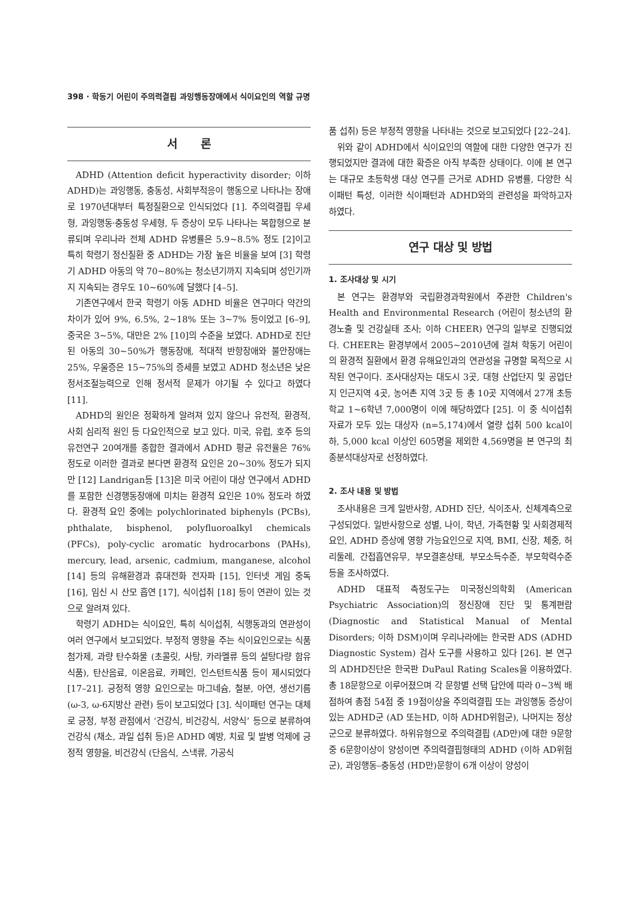398 · 학동기 어린이 주의력결핍 과잉행동장애에서 식이요인의 역할 규명
서 론
ADHD (Attention deficit hyperactivity disorder; 이하 ADHD)는 과잉행동, 충동성, 사회부적응이 행동으로 나타나는 장애로 1970년대부터 특정질환으로 인식되었다 [1]. 주의력결핍 우세형, 과잉행동·충동성 우세형, 두 증상이 모두 나타나는 복합형으로 분류되며 우리나라 전체 ADHD 유병률은 5.9~8.5% 정도 [2]이고 특히 학령기 정신질환 중 ADHD는 가장 높은 비율을 보여 [3] 학령기 ADHD 아동의 약 70~80%는 청소년기까지 지속되며 성인기까지 지속되는 경우도 10~60%에 달했다 [4–5].
기존연구에서 한국 학령기 아동 ADHD 비율은 연구마다 약간의 차이가 있어 9%, 6.5%, 2~18% 또는 3~7% 등이었고 [6–9], 중국은 3~5%, 대만은 2% [10]의 수준을 보였다. ADHD로 진단된 아동의 30~50%가 행동장애, 적대적 반항장애와 불안장애는 25%, 우울증은 15~75%의 증세를 보였고 ADHD 청소년은 낮은 정서조절능력으로 인해 정서적 문제가 야기될 수 있다고 하였다 [11].
ADHD의 원인은 정확하게 알려져 있지 않으나 유전적, 환경적, 사회 심리적 원인 등 다요인적으로 보고 있다. 미국, 유럽, 호주 등의 유전연구 20여개를 종합한 결과에서 ADHD 평균 유전율은 76% 정도로 이러한 결과로 본다면 환경적 요인은 20~30% 정도가 되지만 [12] Landrigan등 [13]은 미국 어린이 대상 연구에서 ADHD를 포함한 신경행동장애에 미치는 환경적 요인은 10% 정도라 하였다. 환경적 요인 중에는 polychlorinated biphenyls (PCBs), phthalate, bisphenol, polyfluoroalkyl chemicals (PFCs), poly-cyclic aromatic hydrocarbons (PAHs), mercury, lead, arsenic, cadmium, manganese, alcohol [14] 등의 유해환경과 휴대전화 전자파 [15], 인터넷 게임 중독 [16], 임신 시 산모 흡연 [17], 식이섭취 [18] 등이 연관이 있는 것으로 알려져 있다.
학령기 ADHD는 식이요인, 특히 식이섭취, 식행동과의 연관성이 여러 연구에서 보고되었다. 부정적 영향을 주는 식이요인으로는 식품첨가제, 과량 탄수화물 (초콜릿, 사탕, 카라멜류 등의 설탕다량 함유 식품), 탄산음료, 이온음료, 카페인, 인스턴트식품 등이 제시되었다 [17–21]. 긍정적 영향 요인으로는 마그네슘, 철분, 아연, 생선기름 (ω-3, ω-6지방산 관련) 등이 보고되었다 [3]. 식이패턴 연구는 대체로 긍정, 부정 관점에서 ‘건강식, 비건강식, 서양식’ 등으로 분류하여 건강식 (채소, 과일 섭취 등)은 ADHD 예방, 치료 및 발병 억제에 긍정적 영향을, 비건강식 (단음식, 스낵류, 가공식
품 섭취) 등은 부정적 영향을 나타내는 것으로 보고되었다 [22–24].
위와 같이 ADHD에서 식이요인의 역할에 대한 다양한 연구가 진행되었지만 결과에 대한 확증은 아직 부족한 상태이다. 이에 본 연구는 대규모 초등학생 대상 연구를 근거로 ADHD 유병률, 다양한 식이패턴 특성, 이러한 식이패턴과 ADHD와의 관련성을 파악하고자 하였다.
연구 대상 및 방법
1. 조사대상 및 시기
본 연구는 환경부와 국립환경과학원에서 주관한 Children's Health and Environmental Research (어린이 청소년의 환경노출 및 건강실태 조사; 이하 CHEER) 연구의 일부로 진행되었다. CHEER는 환경부에서 2005~2010년에 걸쳐 학동기 어린이의 환경적 질환에서 환경 유해요인과의 연관성을 규명할 목적으로 시작된 연구이다. 조사대상자는 대도시 3곳, 대형 산업단지 및 공업단지 인근지역 4곳, 농어촌 지역 3곳 등 총 10곳 지역에서 27개 초등학교 1~6학년 7,000명이 이에 해당하였다 [25]. 이 중 식이섭취 자료가 모두 있는 대상자 (n=5,174)에서 열량 섭취 500 kcal이하, 5,000 kcal 이상인 605명을 제외한 4,569명을 본 연구의 최종분석대상자로 선정하였다.
2. 조사 내용 및 방법
조사내용은 크게 일반사항, ADHD 진단, 식이조사, 신체계측으로 구성되었다. 일반사항으로 성별, 나이, 학년, 가족현황 및 사회경제적 요인, ADHD 증상에 영향 가능요인으로 지역, BMI, 신장, 체중, 허리둘레, 간접흡연유무, 부모결혼상태, 부모소득수준, 부모학력수준 등을 조사하였다.
ADHD 대표적 측정도구는 미국정신의학회 (American Psychiatric Association)의 정신장애 진단 및 통계편람 (Diagnostic and Statistical Manual of Mental Disorders; 이하 DSM)이며 우리나라에는 한국판 ADS (ADHD Diagnostic System) 검사 도구를 사용하고 있다 [26]. 본 연구의 ADHD진단은 한국판 DuPaul Rating Scales을 이용하였다. 총 18문항으로 이루어졌으며 각 문항별 선택 답안에 따라 0~3씩 배점하여 총점 54점 중 19점이상을 주의력결핍 또는 과잉행동 증상이 있는 ADHD군 (AD 또는HD, 이하 ADHD위험군), 나머지는 정상군으로 분류하였다. 하위유형으로 주의력결핍 (AD만)에 대한 9문항 중 6문항이상이 양성이면 주의력결핍형태의 ADHD (이하 AD위험군), 과잉행동–충동성 (HD만)문항이 6개 이상이 양성이